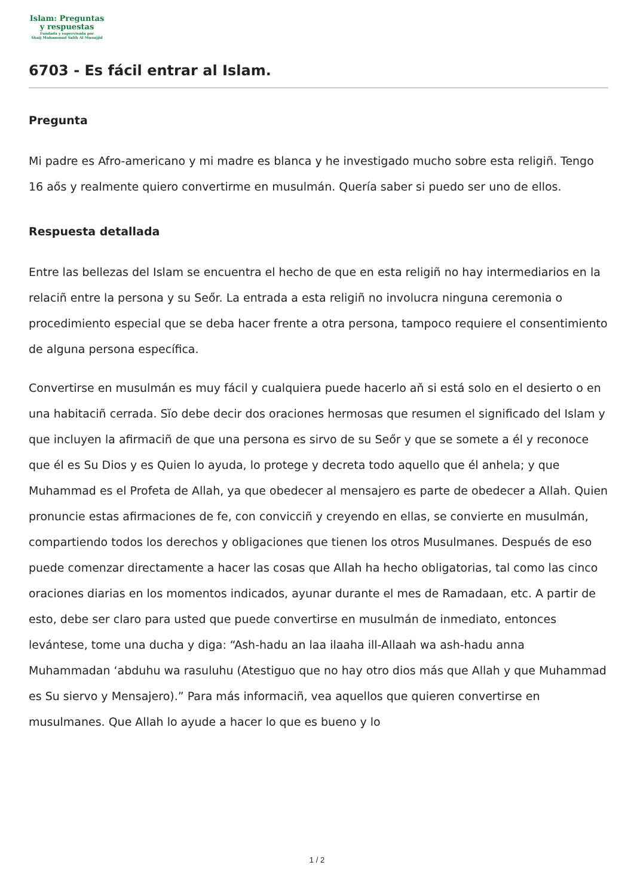Islam: Preguntas
y respuestas
Fundada y supervisada por
Shaij Muhammad Salih Al Munajjid
6703 - Es fácil entrar al Islam.
Pregunta
Mi padre es Afro-americano y mi madre es blanca y he investigado mucho sobre esta religiñ. Tengo 16 aős y realmente quiero convertirme en musulmán. Quería saber si puedo ser uno de ellos.
Respuesta detallada
Entre las bellezas del Islam se encuentra el hecho de que en esta religiñ no hay intermediarios en la relaciñ entre la persona y su Seőr. La entrada a esta religiñ no involucra ninguna ceremonia o procedimiento especial que se deba hacer frente a otra persona, tampoco requiere el consentimiento de alguna persona específica.
Convertirse en musulmán es muy fácil y cualquiera puede hacerlo aň si está solo en el desierto o en una habitaciñ cerrada. Sĭo debe decir dos oraciones hermosas que resumen el significado del Islam y que incluyen la afirmaciñ de que una persona es sirvo de su Seőr y que se somete a él y reconoce que él es Su Dios y es Quien lo ayuda, lo protege y decreta todo aquello que él anhela; y que Muhammad es el Profeta de Allah, ya que obedecer al mensajero es parte de obedecer a Allah. Quien pronuncie estas afirmaciones de fe, con convicciñ y creyendo en ellas, se convierte en musulmán, compartiendo todos los derechos y obligaciones que tienen los otros Musulmanes. Después de eso puede comenzar directamente a hacer las cosas que Allah ha hecho obligatorias, tal como las cinco oraciones diarias en los momentos indicados, ayunar durante el mes de Ramadaan, etc. A partir de esto, debe ser claro para usted que puede convertirse en musulmán de inmediato, entonces levántese, tome una ducha y diga: “Ash-hadu an laa ilaaha ill-Allaah wa ash-hadu anna Muhammadan ‘abduhu wa rasuluhu (Atestiguo que no hay otro dios más que Allah y que Muhammad es Su siervo y Mensajero).” Para más informaciñ, vea aquellos que quieren convertirse en musulmanes. Que Allah lo ayude a hacer lo que es bueno y lo
1 / 2